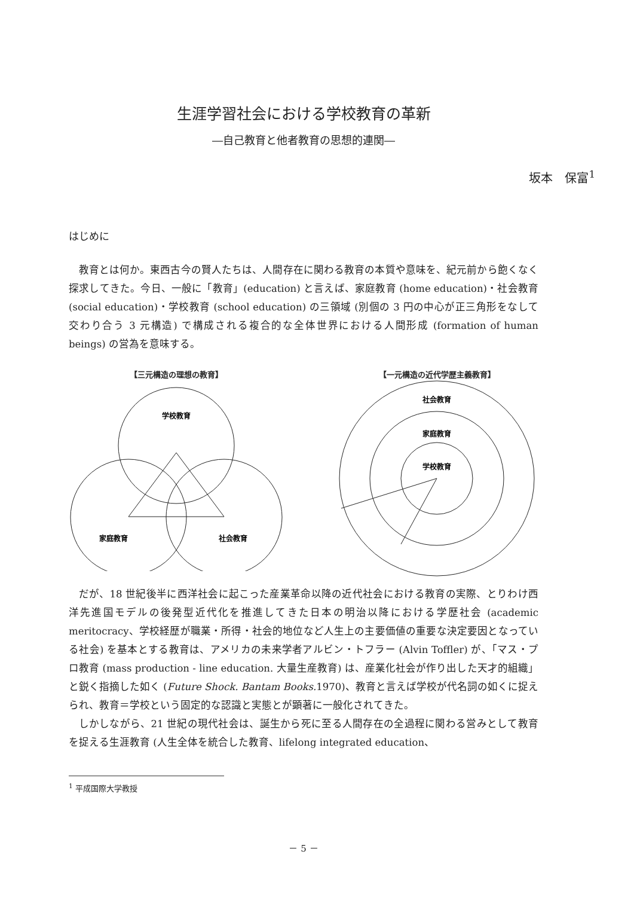生涯学習社会における学校教育の革新
―自己教育と他者教育の思想的連関―
坂本　保富<sup>1</sup>
はじめに
教育とは何か。東西古今の賢人たちは、人間存在に関わる教育の本質や意味を、紀元前から飽くなく探求してきた。今日、一般に「教育」(education) と言えば、家庭教育 (home education)・社会教育 (social education)・学校教育 (school education) の三領域 (別個の 3 円の中心が正三角形をなして交わり合う 3 元構造) で構成される複合的な全体世界における人間形成 (formation of human beings) の営為を意味する。
【三元構造の理想の教育】
学校教育
家庭教育
社会教育
【一元構造の近代学歴主義教育】
社会教育
家庭教育
学校教育
だが、18 世紀後半に西洋社会に起こった産業革命以降の近代社会における教育の実際、とりわけ西洋先進国モデルの後発型近代化を推進してきた日本の明治以降における学歴社会 (academic meritocracy、学校経歴が職業・所得・社会的地位など人生上の主要価値の重要な決定要因となっている社会) を基本とする教育は、アメリカの未来学者アルビン・トフラー (Alvin Toffler) が、「マス・プロ教育 (mass production - line education. 大量生産教育) は、産業化社会が作り出した天才的組織」と鋭く指摘した如く (Future Shock. Bantam Books. 1970)、教育と言えば学校が代名詞の如くに捉えられ、教育＝学校という固定的な認識と実態とが顕著に一般化されてきた。
しかしながら、21 世紀の現代社会は、誕生から死に至る人間存在の全過程に関わる営みとして教育を捉える生涯教育 (人生全体を統合した教育、lifelong integrated education、
<sup>1</sup> 平成国際大学教授
－ 5 －